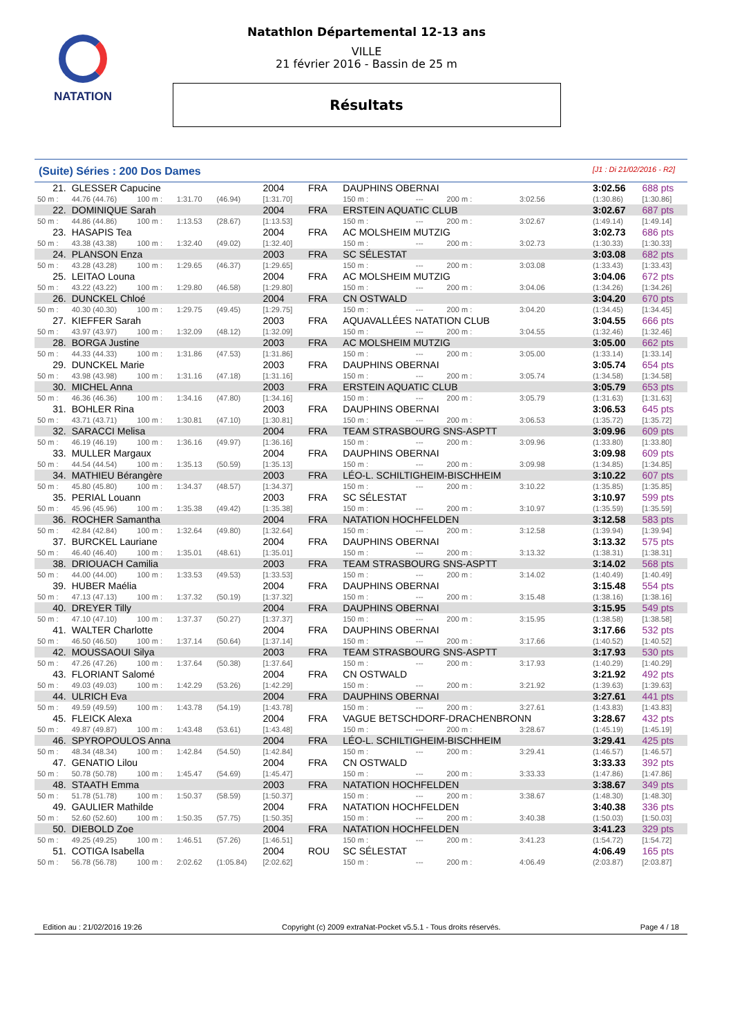NATATION
Natathlon Départemental 12-13 ans
VILLE
21 février 2016 - Bassin de 25 m
Résultats
(Suite) Séries : 200 Dos Dames [J1 : Di 21/02/2016 - R2]
| 21. | GLESSER Capucine | | | | 2004 | FRA | DAUPHINS OBERNAI | | | | 3:02.56 | 688 pts |
| 50 m : | 44.76 (44.76) | 100 m : | 1:31.70 | (46.94) | [1:31.70] | | 150 m : | --- | 200 m : | 3:02.56 | (1:30.86) | [1:30.86] |
| 22. | DOMINIQUE Sarah | | | | 2004 | FRA | ERSTEIN AQUATIC CLUB | | | | 3:02.67 | 687 pts |
| 50 m : | 44.86 (44.86) | 100 m : | 1:13.53 | (28.67) | [1:13.53] | | 150 m : | --- | 200 m : | 3:02.67 | (1:49.14) | [1:49.14] |
| 23. | HASAPIS Tea | | | | 2004 | FRA | AC MOLSHEIM MUTZIG | | | | 3:02.73 | 686 pts |
| 50 m : | 43.38 (43.38) | 100 m : | 1:32.40 | (49.02) | [1:32.40] | | 150 m : | --- | 200 m : | 3:02.73 | (1:30.33) | [1:30.33] |
| 24. | PLANSON Enza | | | | 2003 | FRA | SC SÉLESTAT | | | | 3:03.08 | 682 pts |
| 50 m : | 43.28 (43.28) | 100 m : | 1:29.65 | (46.37) | [1:29.65] | | 150 m : | --- | 200 m : | 3:03.08 | (1:33.43) | [1:33.43] |
| 25. | LEITAO Louna | | | | 2004 | FRA | AC MOLSHEIM MUTZIG | | | | 3:04.06 | 672 pts |
| 50 m : | 43.22 (43.22) | 100 m : | 1:29.80 | (46.58) | [1:29.80] | | 150 m : | --- | 200 m : | 3:04.06 | (1:34.26) | [1:34.26] |
| 26. | DUNCKEL Chloé | | | | 2004 | FRA | CN OSTWALD | | | | 3:04.20 | 670 pts |
| 50 m : | 40.30 (40.30) | 100 m : | 1:29.75 | (49.45) | [1:29.75] | | 150 m : | --- | 200 m : | 3:04.20 | (1:34.45) | [1:34.45] |
| 27. | KIEFFER Sarah | | | | 2003 | FRA | AQUAVALLÉES NATATION CLUB | | | | 3:04.55 | 666 pts |
| 50 m : | 43.97 (43.97) | 100 m : | 1:32.09 | (48.12) | [1:32.09] | | 150 m : | --- | 200 m : | 3:04.55 | (1:32.46) | [1:32.46] |
| 28. | BORGA Justine | | | | 2003 | FRA | AC MOLSHEIM MUTZIG | | | | 3:05.00 | 662 pts |
| 50 m : | 44.33 (44.33) | 100 m : | 1:31.86 | (47.53) | [1:31.86] | | 150 m : | --- | 200 m : | 3:05.00 | (1:33.14) | [1:33.14] |
| 29. | DUNCKEL Marie | | | | 2003 | FRA | DAUPHINS OBERNAI | | | | 3:05.74 | 654 pts |
| 50 m : | 43.98 (43.98) | 100 m : | 1:31.16 | (47.18) | [1:31.16] | | 150 m : | --- | 200 m : | 3:05.74 | (1:34.58) | [1:34.58] |
| 30. | MICHEL Anna | | | | 2003 | FRA | ERSTEIN AQUATIC CLUB | | | | 3:05.79 | 653 pts |
| 50 m : | 46.36 (46.36) | 100 m : | 1:34.16 | (47.80) | [1:34.16] | | 150 m : | --- | 200 m : | 3:05.79 | (1:31.63) | [1:31.63] |
| 31. | BOHLER Rina | | | | 2003 | FRA | DAUPHINS OBERNAI | | | | 3:06.53 | 645 pts |
| 50 m : | 43.71 (43.71) | 100 m : | 1:30.81 | (47.10) | [1:30.81] | | 150 m : | --- | 200 m : | 3:06.53 | (1:35.72) | [1:35.72] |
| 32. | SARACCI Melisa | | | | 2004 | FRA | TEAM STRASBOURG SNS-ASPTT | | | | 3:09.96 | 609 pts |
| 50 m : | 46.19 (46.19) | 100 m : | 1:36.16 | (49.97) | [1:36.16] | | 150 m : | --- | 200 m : | 3:09.96 | (1:33.80) | [1:33.80] |
| 33. | MULLER Margaux | | | | 2004 | FRA | DAUPHINS OBERNAI | | | | 3:09.98 | 609 pts |
| 50 m : | 44.54 (44.54) | 100 m : | 1:35.13 | (50.59) | [1:35.13] | | 150 m : | --- | 200 m : | 3:09.98 | (1:34.85) | [1:34.85] |
| 34. | MATHIEU Bérangère | | | | 2003 | FRA | LÉO-L. SCHILTIGHEIM-BISCHHEIM | | | | 3:10.22 | 607 pts |
| 50 m : | 45.80 (45.80) | 100 m : | 1:34.37 | (48.57) | [1:34.37] | | 150 m : | --- | 200 m : | 3:10.22 | (1:35.85) | [1:35.85] |
| 35. | PERIAL Louann | | | | 2003 | FRA | SC SÉLESTAT | | | | 3:10.97 | 599 pts |
| 50 m : | 45.96 (45.96) | 100 m : | 1:35.38 | (49.42) | [1:35.38] | | 150 m : | --- | 200 m : | 3:10.97 | (1:35.59) | [1:35.59] |
| 36. | ROCHER Samantha | | | | 2004 | FRA | NATATION HOCHFELDEN | | | | 3:12.58 | 583 pts |
| 50 m : | 42.84 (42.84) | 100 m : | 1:32.64 | (49.80) | [1:32.64] | | 150 m : | --- | 200 m : | 3:12.58 | (1:39.94) | [1:39.94] |
| 37. | BURCKEL Lauriane | | | | 2004 | FRA | DAUPHINS OBERNAI | | | | 3:13.32 | 575 pts |
| 50 m : | 46.40 (46.40) | 100 m : | 1:35.01 | (48.61) | [1:35.01] | | 150 m : | --- | 200 m : | 3:13.32 | (1:38.31) | [1:38.31] |
| 38. | DRIOUACH Camilia | | | | 2003 | FRA | TEAM STRASBOURG SNS-ASPTT | | | | 3:14.02 | 568 pts |
| 50 m : | 44.00 (44.00) | 100 m : | 1:33.53 | (49.53) | [1:33.53] | | 150 m : | --- | 200 m : | 3:14.02 | (1:40.49) | [1:40.49] |
| 39. | HUBER Maélia | | | | 2004 | FRA | DAUPHINS OBERNAI | | | | 3:15.48 | 554 pts |
| 50 m : | 47.13 (47.13) | 100 m : | 1:37.32 | (50.19) | [1:37.32] | | 150 m : | --- | 200 m : | 3:15.48 | (1:38.16) | [1:38.16] |
| 40. | DREYER Tilly | | | | 2004 | FRA | DAUPHINS OBERNAI | | | | 3:15.95 | 549 pts |
| 50 m : | 47.10 (47.10) | 100 m : | 1:37.37 | (50.27) | [1:37.37] | | 150 m : | --- | 200 m : | 3:15.95 | (1:38.58) | [1:38.58] |
| 41. | WALTER Charlotte | | | | 2004 | FRA | DAUPHINS OBERNAI | | | | 3:17.66 | 532 pts |
| 50 m : | 46.50 (46.50) | 100 m : | 1:37.14 | (50.64) | [1:37.14] | | 150 m : | --- | 200 m : | 3:17.66 | (1:40.52) | [1:40.52] |
| 42. | MOUSSAOUI Silya | | | | 2003 | FRA | TEAM STRASBOURG SNS-ASPTT | | | | 3:17.93 | 530 pts |
| 50 m : | 47.26 (47.26) | 100 m : | 1:37.64 | (50.38) | [1:37.64] | | 150 m : | --- | 200 m : | 3:17.93 | (1:40.29) | [1:40.29] |
| 43. | FLORIANT Salomé | | | | 2004 | FRA | CN OSTWALD | | | | 3:21.92 | 492 pts |
| 50 m : | 49.03 (49.03) | 100 m : | 1:42.29 | (53.26) | [1:42.29] | | 150 m : | --- | 200 m : | 3:21.92 | (1:39.63) | [1:39.63] |
| 44. | ULRICH Eva | | | | 2004 | FRA | DAUPHINS OBERNAI | | | | 3:27.61 | 441 pts |
| 50 m : | 49.59 (49.59) | 100 m : | 1:43.78 | (54.19) | [1:43.78] | | 150 m : | --- | 200 m : | 3:27.61 | (1:43.83) | [1:43.83] |
| 45. | FLEICK Alexa | | | | 2004 | FRA | VAGUE BETSCHDORF-DRACHENBRONN | | | | 3:28.67 | 432 pts |
| 50 m : | 49.87 (49.87) | 100 m : | 1:43.48 | (53.61) | [1:43.48] | | 150 m : | --- | 200 m : | 3:28.67 | (1:45.19) | [1:45.19] |
| 46. | SPYROPOULOS Anna | | | | 2004 | FRA | LÉO-L. SCHILTIGHEIM-BISCHHEIM | | | | 3:29.41 | 425 pts |
| 50 m : | 48.34 (48.34) | 100 m : | 1:42.84 | (54.50) | [1:42.84] | | 150 m : | --- | 200 m : | 3:29.41 | (1:46.57) | [1:46.57] |
| 47. | GENATIO Lilou | | | | 2004 | FRA | CN OSTWALD | | | | 3:33.33 | 392 pts |
| 50 m : | 50.78 (50.78) | 100 m : | 1:45.47 | (54.69) | [1:45.47] | | 150 m : | --- | 200 m : | 3:33.33 | (1:47.86) | [1:47.86] |
| 48. | STAATH Emma | | | | 2003 | FRA | NATATION HOCHFELDEN | | | | 3:38.67 | 349 pts |
| 50 m : | 51.78 (51.78) | 100 m : | 1:50.37 | (58.59) | [1:50.37] | | 150 m : | --- | 200 m : | 3:38.67 | (1:48.30) | [1:48.30] |
| 49. | GAULIER Mathilde | | | | 2004 | FRA | NATATION HOCHFELDEN | | | | 3:40.38 | 336 pts |
| 50 m : | 52.60 (52.60) | 100 m : | 1:50.35 | (57.75) | [1:50.35] | | 150 m : | --- | 200 m : | 3:40.38 | (1:50.03) | [1:50.03] |
| 50. | DIEBOLD Zoe | | | | 2004 | FRA | NATATION HOCHFELDEN | | | | 3:41.23 | 329 pts |
| 50 m : | 49.25 (49.25) | 100 m : | 1:46.51 | (57.26) | [1:46.51] | | 150 m : | --- | 200 m : | 3:41.23 | (1:54.72) | [1:54.72] |
| 51. | COTIGA Isabella | | | | 2004 | ROU | SC SÉLESTAT | | | | 4:06.49 | 165 pts |
| 50 m : | 56.78 (56.78) | 100 m : | 2:02.62 | (1:05.84) | [2:02.62] | | 150 m : | --- | 200 m : | 4:06.49 | (2:03.87) | [2:03.87] |
Edition au : 21/02/2016 19:26 Copyright (c) 2009 extraNat-Pocket v5.5.1 - Tous droits réservés. Page 4 / 18